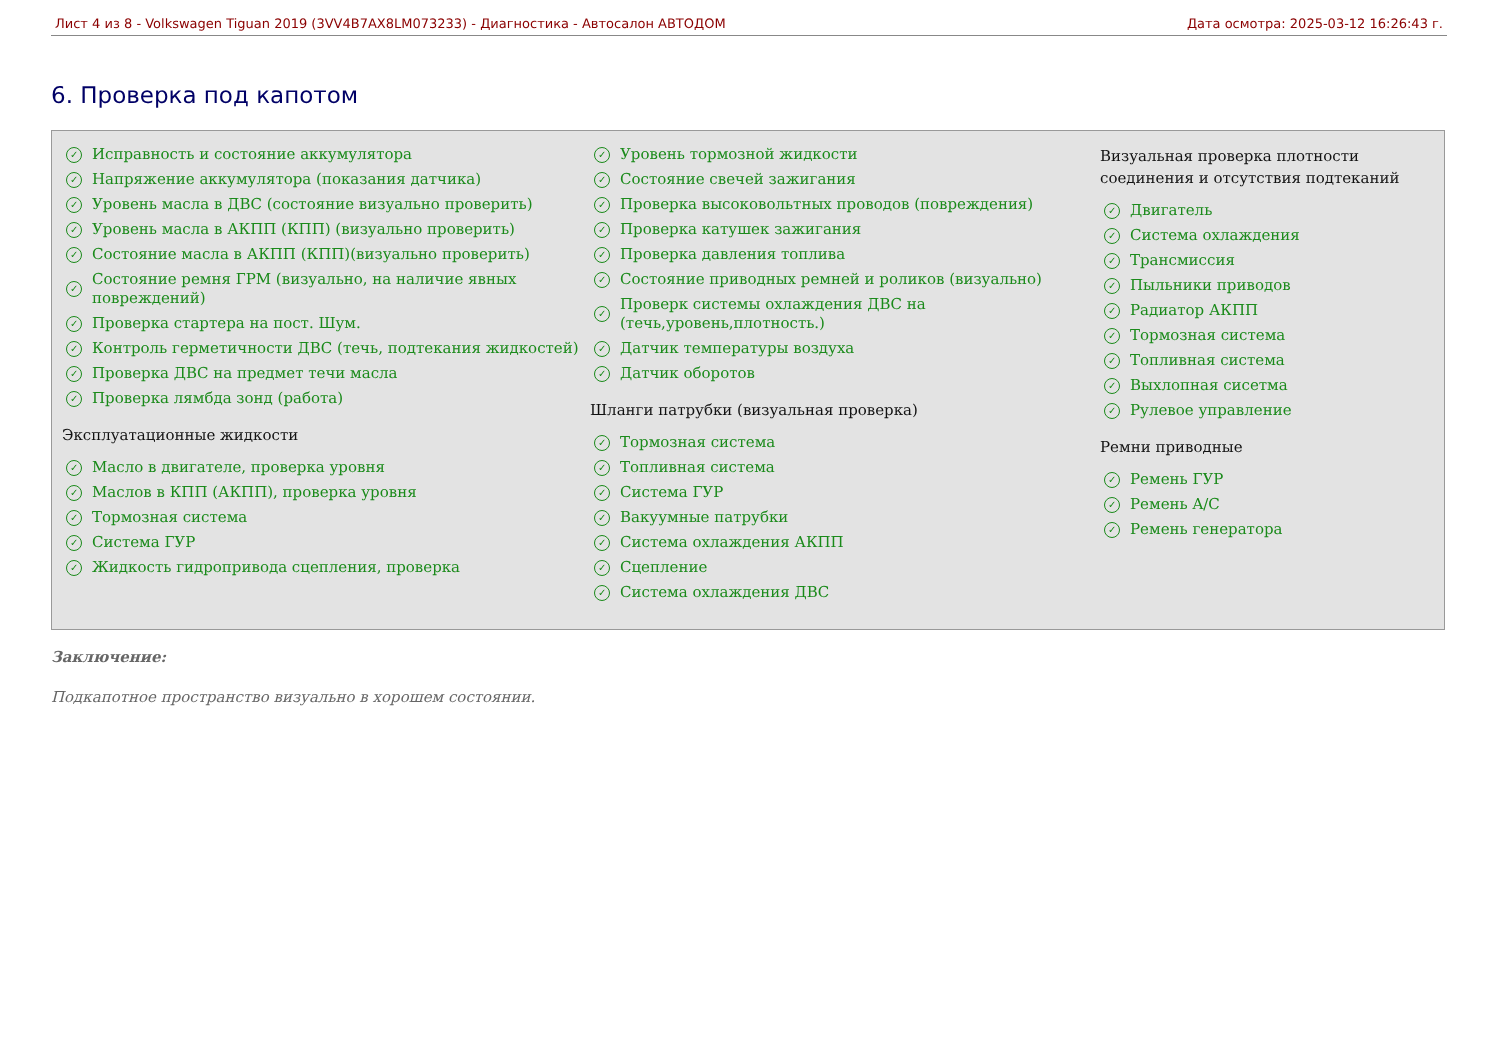Лист 4 из 8 - Volkswagen Tiguan 2019 (3VV4B7AX8LM073233) - Диагностика - Автосалон АВТОДОМ Дата осмотра: 2025-03-12 16:26:43 г.
6. Проверка под капотом
✓ Исправность и состояние аккумулятора
✓ Напряжение аккумулятора (показания датчика)
✓ Уровень масла в ДВС (состояние визуально проверить)
✓ Уровень масла в АКПП (КПП) (визуально проверить)
✓ Состояние масла в АКПП (КПП)(визуально проверить)
✓ Состояние ремня ГРМ (визуально, на наличие явных повреждений)
✓ Проверка стартера на пост. Шум.
✓ Контроль герметичности ДВС (течь, подтекания жидкостей)
✓ Проверка ДВС на предмет течи масла
✓ Проверка лямбда зонд (работа)
Эксплуатационные жидкости
✓ Масло в двигателе, проверка уровня
✓ Маслов в КПП (АКПП), проверка уровня
✓ Тормозная система
✓ Система ГУР
✓ Жидкость гидропривода сцепления, проверка
✓ Уровень тормозной жидкости
✓ Состояние свечей зажигания
✓ Проверка высоковольтных проводов (повреждения)
✓ Проверка катушек зажигания
✓ Проверка давления топлива
✓ Состояние приводных ремней и роликов (визуально)
✓ Проверк системы охлаждения ДВС на (течь,уровень,плотность.)
✓ Датчик температуры воздуха
✓ Датчик оборотов
Шланги патрубки (визуальная проверка)
✓ Тормозная система
✓ Топливная система
✓ Система ГУР
✓ Вакуумные патрубки
✓ Система охлаждения АКПП
✓ Сцепление
✓ Система охлаждения ДВС
Визуальная проверка плотности соединения и отсутствия подтеканий
✓ Двигатель
✓ Система охлаждения
✓ Трансмиссия
✓ Пыльники приводов
✓ Радиатор АКПП
✓ Тормозная система
✓ Топливная система
✓ Выхлопная сисетма
✓ Рулевое управление
Ремни приводные
✓ Ремень ГУР
✓ Ремень A/C
✓ Ремень генератора
Заключение:
Подкапотное пространство визуально в хорошем состоянии.